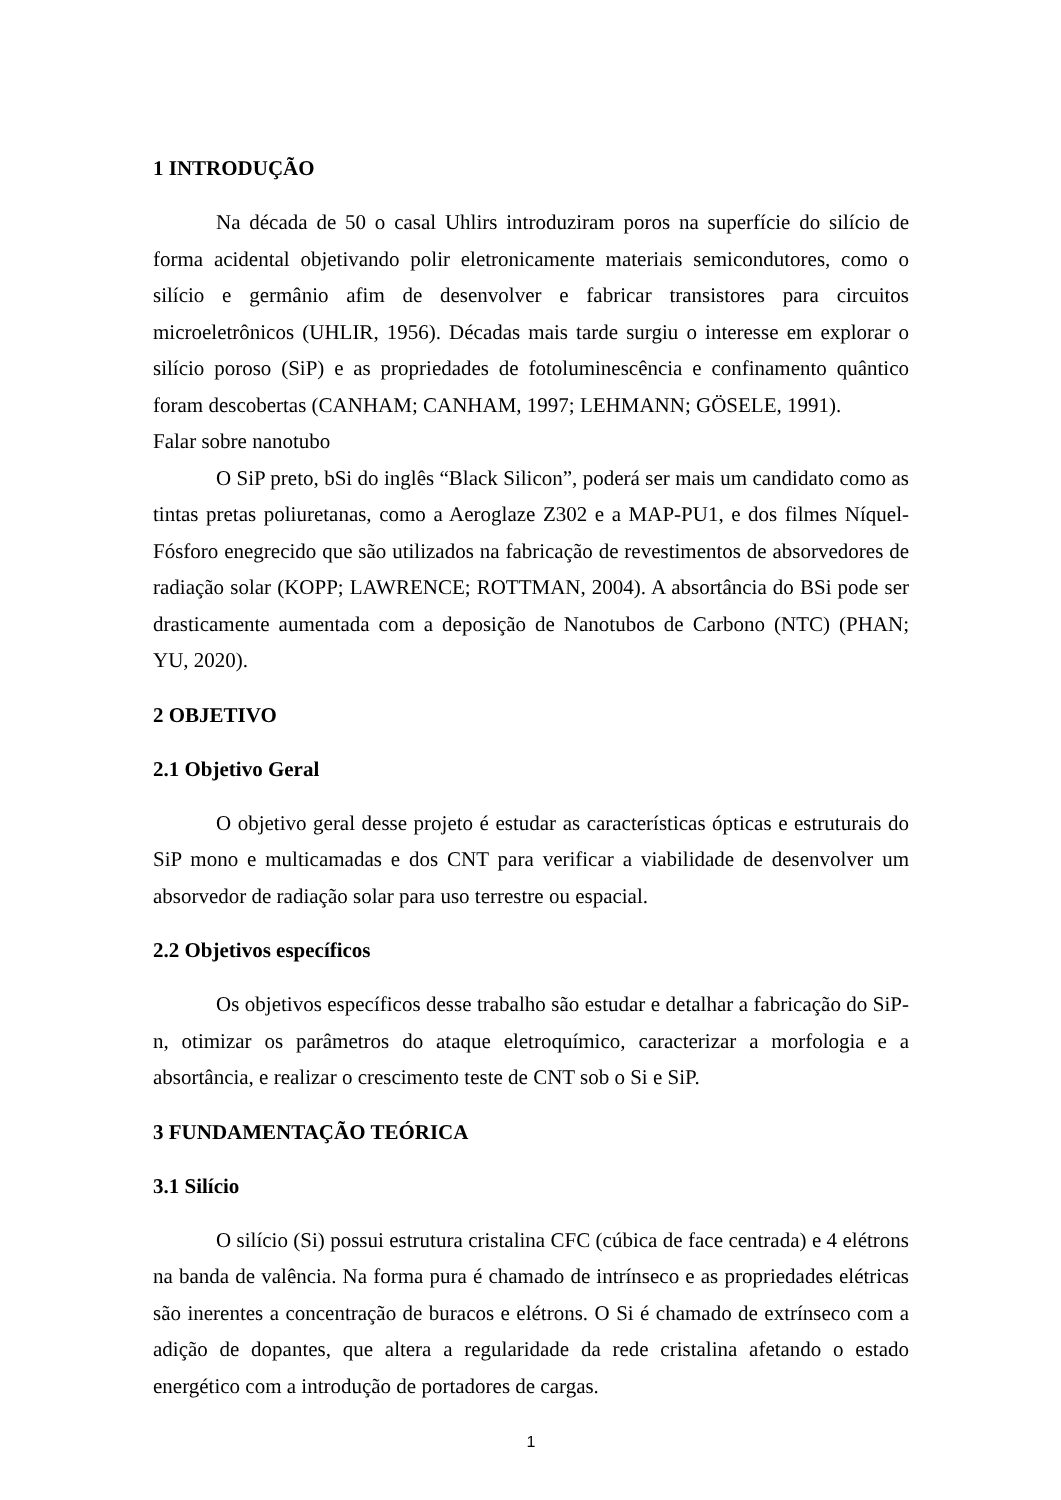1 INTRODUÇÃO
Na década de 50 o casal Uhlirs introduziram poros na superfície do silício de forma acidental objetivando polir eletronicamente materiais semicondutores, como o silício e germânio afim de desenvolver e fabricar transistores para circuitos microeletrônicos (UHLIR, 1956). Décadas mais tarde surgiu o interesse em explorar o silício poroso (SiP) e as propriedades de fotoluminescência e confinamento quântico foram descobertas (CANHAM; CANHAM, 1997; LEHMANN; GÖSELE, 1991).
Falar sobre nanotubo
O SiP preto, bSi do inglês “Black Silicon”, poderá ser mais um candidato como as tintas pretas poliuretanas, como a Aeroglaze Z302 e a MAP-PU1, e dos filmes Níquel-Fósforo enegrecido que são utilizados na fabricação de revestimentos de absorvedores de radiação solar (KOPP; LAWRENCE; ROTTMAN, 2004). A absortância do BSi pode ser drasticamente aumentada com a deposição de Nanotubos de Carbono (NTC) (PHAN; YU, 2020).
2 OBJETIVO
2.1 Objetivo Geral
O objetivo geral desse projeto é estudar as características ópticas e estruturais do SiP mono e multicamadas e dos CNT para verificar a viabilidade de desenvolver um absorvedor de radiação solar para uso terrestre ou espacial.
2.2 Objetivos específicos
Os objetivos específicos desse trabalho são estudar e detalhar a fabricação do SiP-n, otimizar os parâmetros do ataque eletroquímico, caracterizar a morfologia e a absortância, e realizar o crescimento teste de CNT sob o Si e SiP.
3 FUNDAMENTAÇÃO TEÓRICA
3.1 Silício
O silício (Si) possui estrutura cristalina CFC (cúbica de face centrada) e 4 elétrons na banda de valência. Na forma pura é chamado de intrínseco e as propriedades elétricas são inerentes a concentração de buracos e elétrons. O Si é chamado de extrínseco com a adição de dopantes, que altera a regularidade da rede cristalina afetando o estado energético com a introdução de portadores de cargas.
1